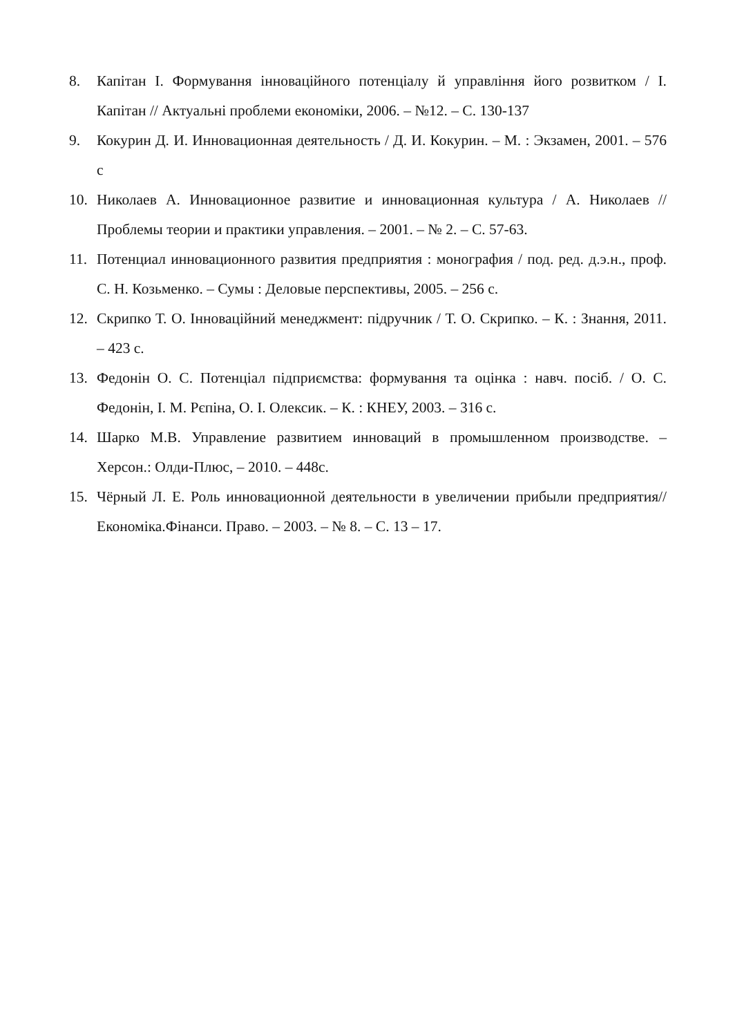8. Капітан І. Формування інноваційного потенціалу й управління його розвитком / І. Капітан // Актуальні проблеми економіки, 2006. – №12. – С. 130-137
9. Кокурин Д. И. Инновационная деятельность / Д. И. Кокурин. – М. : Экзамен, 2001. – 576 с
10. Николаев А. Инновационное развитие и инновационная культура / А. Николаев // Проблемы теории и практики управления. – 2001. – № 2. – С. 57-63.
11. Потенциал инновационного развития предприятия : монография / под. ред. д.э.н., проф. С. Н. Козьменко. – Сумы : Деловые перспективы, 2005. – 256 с.
12. Скрипко Т. О. Інноваційний менеджмент: підручник / Т. О. Скрипко. – К. : Знання, 2011. – 423 с.
13. Федонін О. С. Потенціал підприємства: формування та оцінка : навч. посіб. / О. С. Федонін, І. М. Рєпіна, О. І. Олексик. – К. : КНЕУ, 2003. – 316 с.
14. Шарко М.В. Управление развитием инноваций в промышленном производстве. – Херсон.: Олди-Плюс, – 2010. – 448с.
15. Чёрный Л. Е. Роль инновационной деятельности в увеличении прибыли предприятия// Економіка.Фінанси. Право. – 2003. – № 8. – С. 13 – 17.